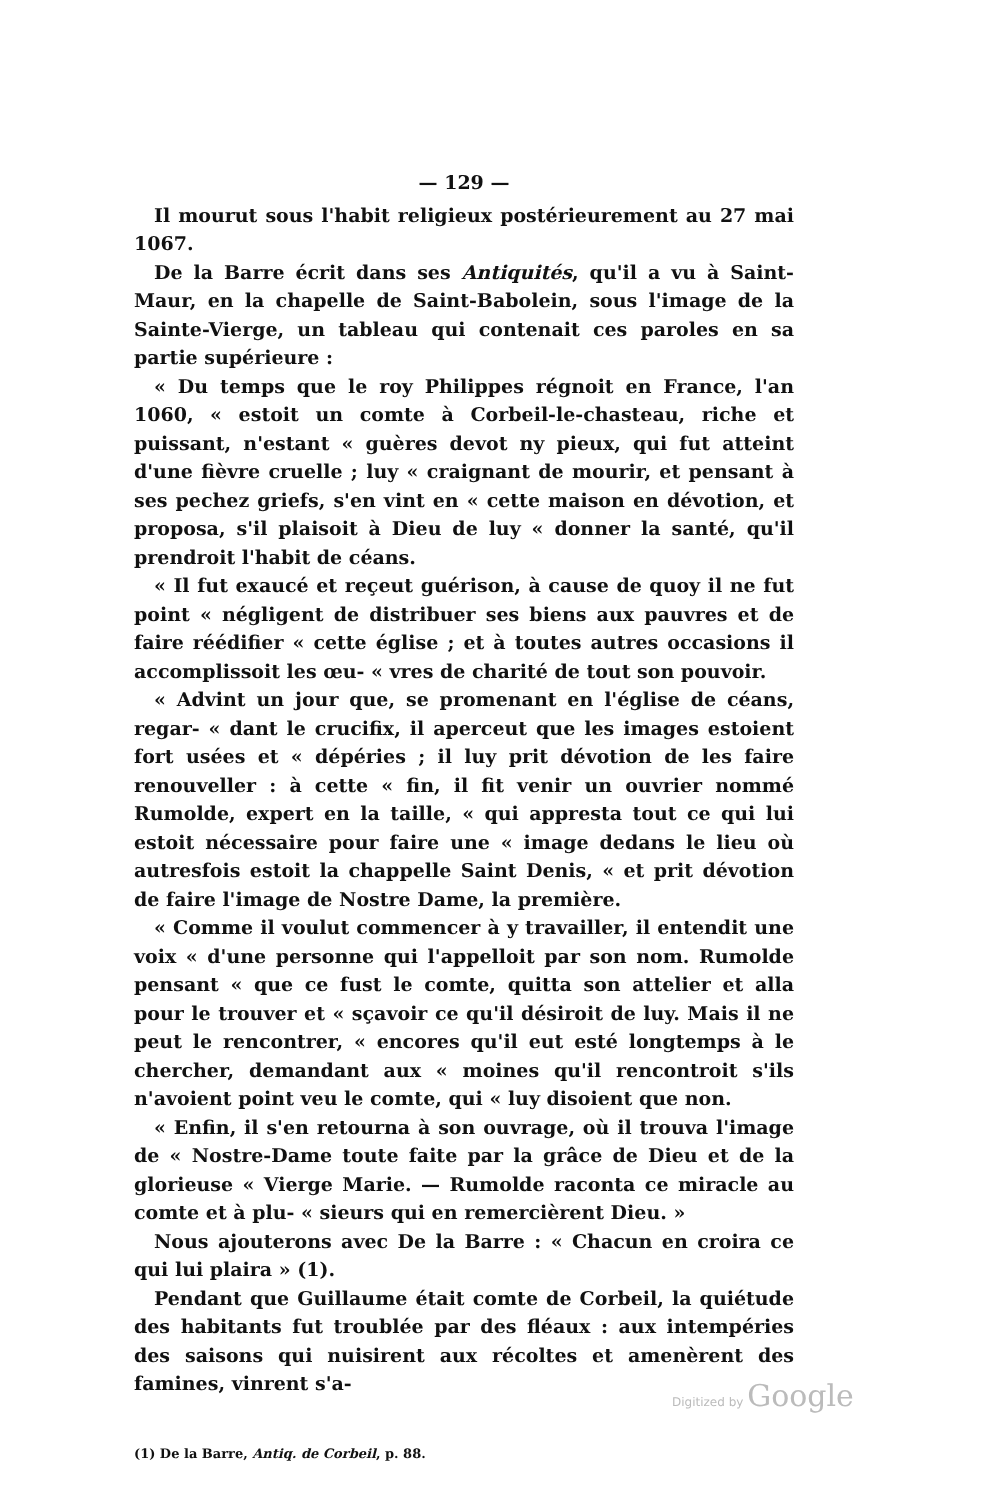— 129 —
Il mourut sous l'habit religieux postérieurement au 27 mai 1067.
De la Barre écrit dans ses Antiquités, qu'il a vu à Saint-Maur, en la chapelle de Saint-Babolein, sous l'image de la Sainte-Vierge, un tableau qui contenait ces paroles en sa partie supérieure :
« Du temps que le roy Philippes régnoit en France, l'an 1060, « estoit un comte à Corbeil-le-chasteau, riche et puissant, n'estant « guères devot ny pieux, qui fut atteint d'une fièvre cruelle ; luy « craignant de mourir, et pensant à ses pechez griefs, s'en vint en « cette maison en dévotion, et proposa, s'il plaisoit à Dieu de luy « donner la santé, qu'il prendroit l'habit de céans.
« Il fut exaucé et reçeut guérison, à cause de quoy il ne fut point « négligent de distribuer ses biens aux pauvres et de faire réédifier « cette église ; et à toutes autres occasions il accomplissoit les œu- « vres de charité de tout son pouvoir.
« Advint un jour que, se promenant en l'église de céans, regar- « dant le crucifix, il aperceut que les images estoient fort usées et « dépéries ; il luy prit dévotion de les faire renouveller : à cette « fin, il fit venir un ouvrier nommé Rumolde, expert en la taille, « qui appresta tout ce qui lui estoit nécessaire pour faire une « image dedans le lieu où autresfois estoit la chappelle Saint Denis, « et prit dévotion de faire l'image de Nostre Dame, la première.
« Comme il voulut commencer à y travailler, il entendit une voix « d'une personne qui l'appelloit par son nom. Rumolde pensant « que ce fust le comte, quitta son attelier et alla pour le trouver et « sçavoir ce qu'il désiroit de luy. Mais il ne peut le rencontrer, « encores qu'il eut esté longtemps à le chercher, demandant aux « moines qu'il rencontroit s'ils n'avoient point veu le comte, qui « luy disoient que non.
« Enfin, il s'en retourna à son ouvrage, où il trouva l'image de « Nostre-Dame toute faite par la grâce de Dieu et de la glorieuse « Vierge Marie. — Rumolde raconta ce miracle au comte et à plu- « sieurs qui en remercièrent Dieu. »
Nous ajouterons avec De la Barre : « Chacun en croira ce qui lui plaira » (1).
Pendant que Guillaume était comte de Corbeil, la quiétude des habitants fut troublée par des fléaux : aux intempéries des saisons qui nuisirent aux récoltes et amenèrent des famines, vinrent s'a-
(1) De la Barre, Antiq. de Corbeil, p. 88.
Digitized by Google